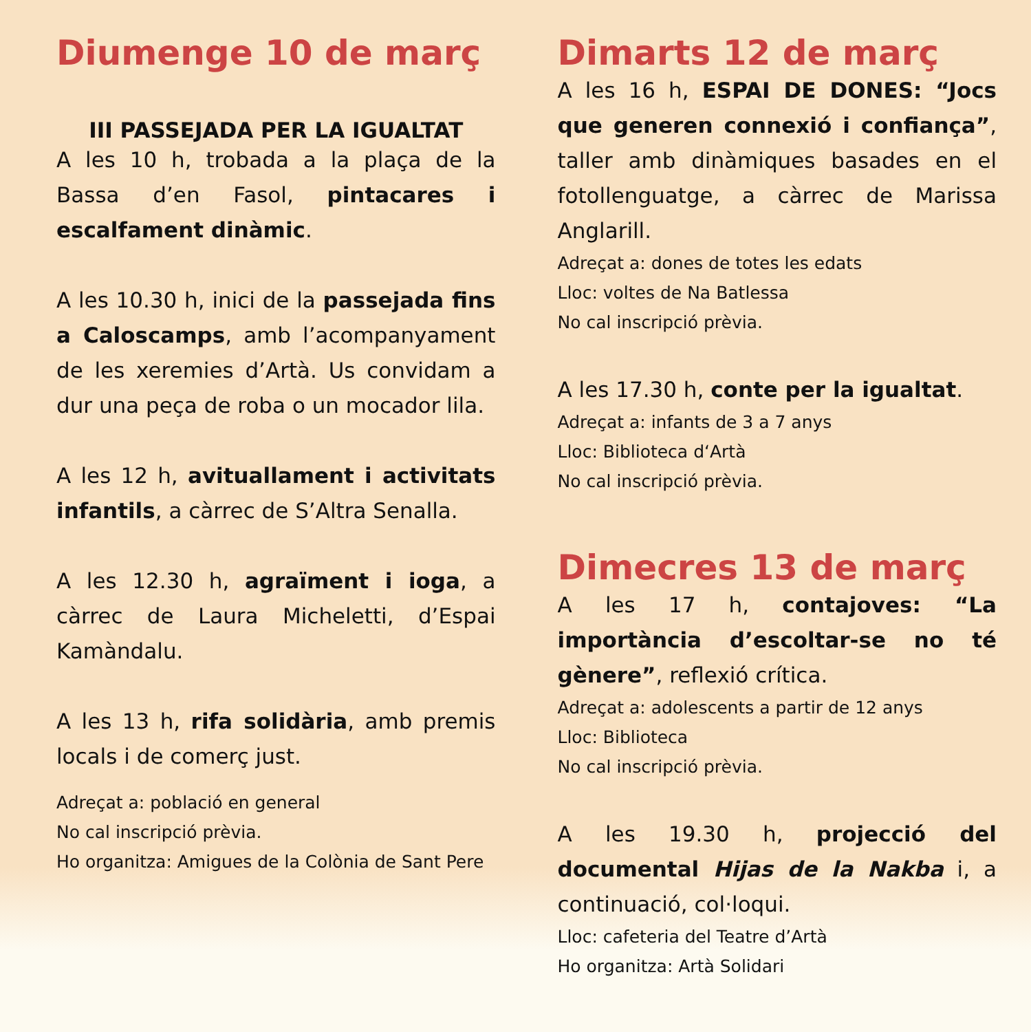Diumenge 10 de març
III PASSEJADA PER LA IGUALTAT
A les 10 h, trobada a la plaça de la Bassa d’en Fasol, pintacares i escalfament dinàmic.
A les 10.30 h, inici de la passejada fins a Caloscamps, amb l’acompanyament de les xeremies d’Artà. Us convidam a dur una peça de roba o un mocador lila.
A les 12 h, avituallament i activitats infantils, a càrrec de S’Altra Senalla.
A les 12.30 h, agraïment i ioga, a càrrec de Laura Micheletti, d’Espai Kamàndalu.
A les 13 h, rifa solidària, amb premis locals i de comerç just.
Adreçat a: població en general
No cal inscripció prèvia.
Ho organitza: Amigues de la Colònia de Sant Pere
Dimarts 12 de març
A les 16 h, ESPAI DE DONES: “Jocs que generen connexió i confiança”, taller amb dinàmiques basades en el fotollenguatge, a càrrec de Marissa Anglarill.
Adreçat a: dones de totes les edats
Lloc: voltes de Na Batlessa
No cal inscripció prèvia.
A les 17.30 h, conte per la igualtat.
Adreçat a: infants de 3 a 7 anys
Lloc: Biblioteca d‘Artà
No cal inscripció prèvia.
Dimecres 13 de març
A les 17 h, contajoves: “La importància d’escoltar-se no té gènere”, reflexió crítica.
Adreçat a: adolescents a partir de 12 anys
Lloc: Biblioteca
No cal inscripció prèvia.
A les 19.30 h, projecció del documental Hijas de la Nakba i, a continuació, col·loqui.
Lloc: cafeteria del Teatre d’Artà
Ho organitza: Artà Solidari